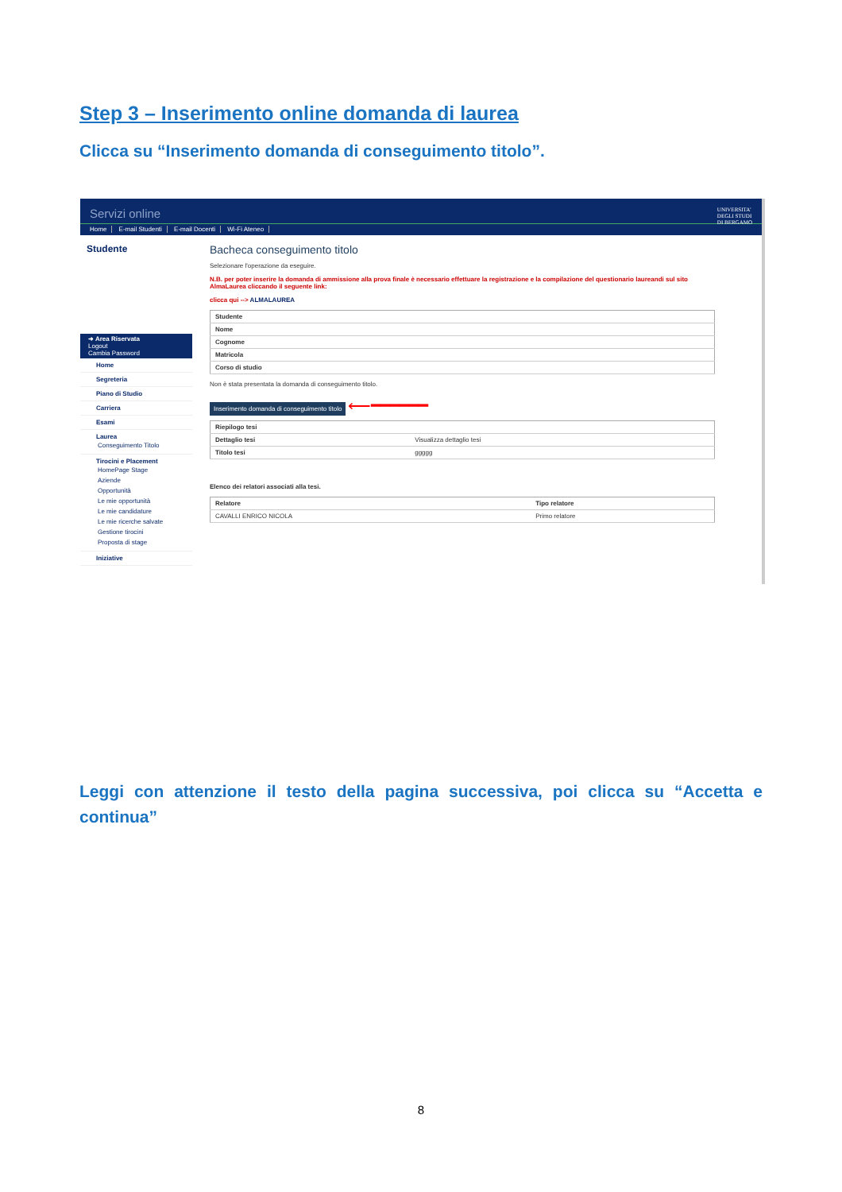Step 3 – Inserimento online domanda di laurea
Clicca su “Inserimento domanda di conseguimento titolo”.
Servizi online UNIVERSITA'
DEGLI STUDI
DI BERGAMO
Home E-mail Studenti E-mail Docenti Wi-Fi Ateneo
Studente
➜ Area Riservata
Logout
Cambia Password
Home
Segreteria
Piano di Studio
Carriera
Esami
Laurea
Conseguimento Titolo
Tirocini e Placement
HomePage Stage
Aziende
Opportunità
Le mie opportunità
Le mie candidature
Le mie ricerche salvate
Gestione tirocini
Proposta di stage
Iniziative
Bacheca conseguimento titolo
Selezionare l'operazione da eseguire.
N.B. per poter inserire la domanda di ammissione alla prova finale è necessario effettuare la registrazione e la compilazione del questionario laureandi sul sito AlmaLaurea cliccando il seguente link:
clicca qui --> ALMALAUREA
| Studente | |
| --- | --- |
| Nome | |
| Cognome | |
| Matricola | |
| Corso di studio | |
Non è stata presentata la domanda di conseguimento titolo.
Inserimento domanda di conseguimento titolo ⟵━━━━━━
| Riepilogo tesi | |
| --- | --- |
| Dettaglio tesi | Visualizza dettaglio tesi |
| Titolo tesi | ggggg |
Elenco dei relatori associati alla tesi.
| Relatore | Tipo relatore |
| --- | --- |
| CAVALLI ENRICO NICOLA | Primo relatore |
Leggi con attenzione il testo della pagina successiva, poi clicca su “Accetta e continua”
8